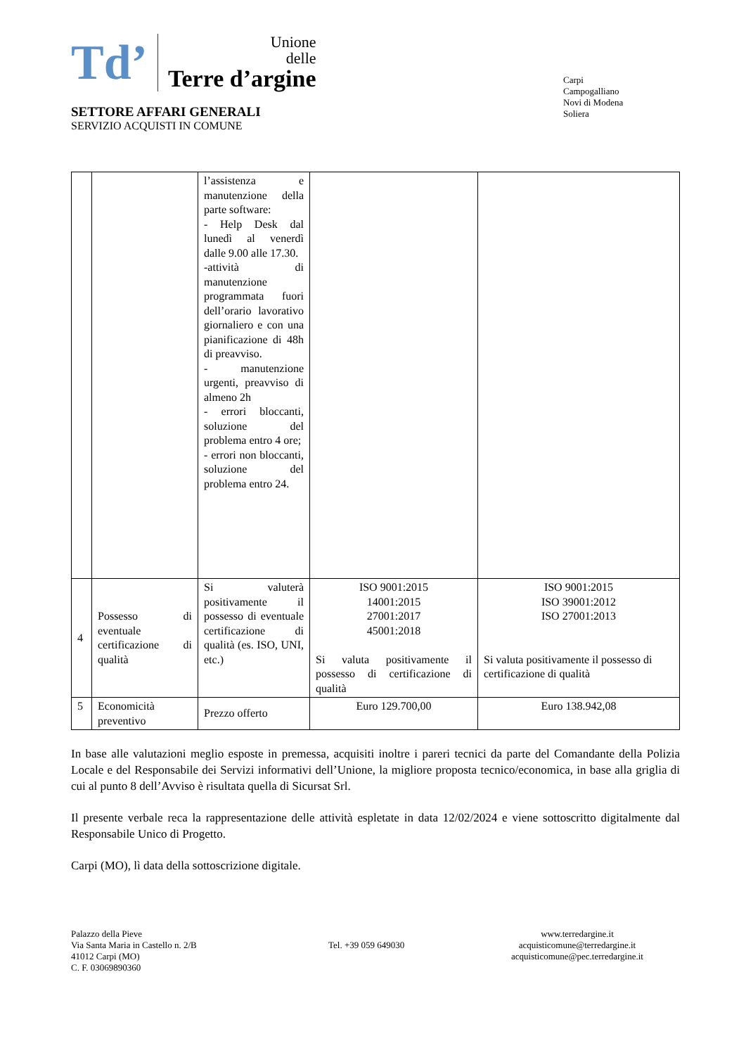Td’
Unione
delle
Terre d’argine
SETTORE AFFARI GENERALI
SERVIZIO ACQUISTI IN COMUNE
Carpi
Campogalliano
Novi di Modena
Soliera
| | | l’assistenza e manutenzione della parte software: - Help Desk dal lunedì al venerdì dalle 9.00 alle 17.30. -attività di manutenzione programmata fuori dell’orario lavorativo giornaliero e con una pianificazione di 48h di preavviso. - manutenzione urgenti, preavviso di almeno 2h - errori bloccanti, soluzione del problema entro 4 ore; - errori non bloccanti, soluzione del problema entro 24. | | |
| 4 | Possesso di eventuale certificazione di qualità | Si valuterà positivamente il possesso di eventuale certificazione di qualità (es. ISO, UNI, etc.) | ISO 9001:2015 14001:2015 27001:2017 45001:2018 Si valuta positivamente il possesso di certificazione di qualità | ISO 9001:2015 ISO 39001:2012 ISO 27001:2013 Si valuta positivamente il possesso di certificazione di qualità |
| 5 | Economicità preventivo | Prezzo offerto | Euro 129.700,00 | Euro 138.942,08 |
In base alle valutazioni meglio esposte in premessa, acquisiti inoltre i pareri tecnici da parte del Comandante della Polizia Locale e del Responsabile dei Servizi informativi dell’Unione, la migliore proposta tecnico/economica, in base alla griglia di cui al punto 8 dell’Avviso è risultata quella di Sicursat Srl.
Il presente verbale reca la rappresentazione delle attività espletate in data 12/02/2024 e viene sottoscritto digitalmente dal Responsabile Unico di Progetto.
Carpi (MO), lì data della sottoscrizione digitale.
Palazzo della Pieve
Via Santa Maria in Castello n. 2/B
41012 Carpi (MO)
C. F. 03069890360
Tel. +39 059 649030
www.terredargine.it
acquisticomune@terredargine.it
acquisticomune@pec.terredargine.it